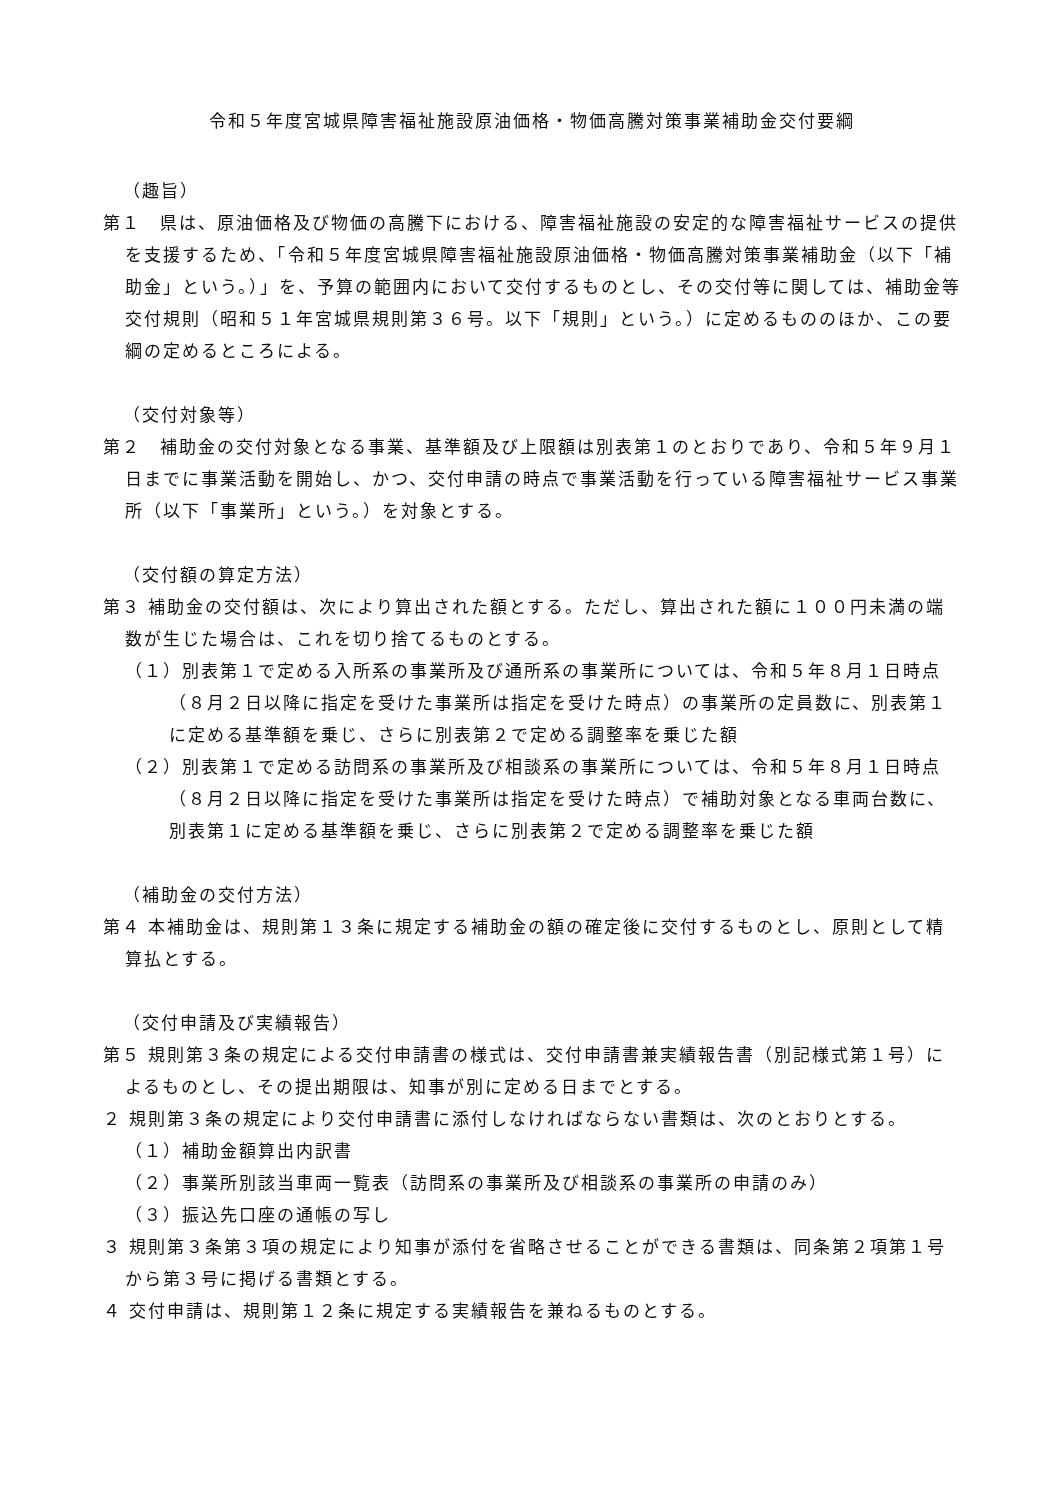令和５年度宮城県障害福祉施設原油価格・物価高騰対策事業補助金交付要綱
（趣旨）
第１　県は、原油価格及び物価の高騰下における、障害福祉施設の安定的な障害福祉サービスの提供を支援するため、「令和５年度宮城県障害福祉施設原油価格・物価高騰対策事業補助金（以下「補助金」という。）」を、予算の範囲内において交付するものとし、その交付等に関しては、補助金等交付規則（昭和５１年宮城県規則第３６号。以下「規則」という。）に定めるもののほか、この要綱の定めるところによる。
（交付対象等）
第２　補助金の交付対象となる事業、基準額及び上限額は別表第１のとおりであり、令和５年９月１日までに事業活動を開始し、かつ、交付申請の時点で事業活動を行っている障害福祉サービス事業所（以下「事業所」という。）を対象とする。
（交付額の算定方法）
第３ 補助金の交付額は、次により算出された額とする。ただし、算出された額に１００円未満の端数が生じた場合は、これを切り捨てるものとする。
（１）別表第１で定める入所系の事業所及び通所系の事業所については、令和５年８月１日時点（８月２日以降に指定を受けた事業所は指定を受けた時点）の事業所の定員数に、別表第１に定める基準額を乗じ、さらに別表第２で定める調整率を乗じた額
（２）別表第１で定める訪問系の事業所及び相談系の事業所については、令和５年８月１日時点（８月２日以降に指定を受けた事業所は指定を受けた時点）で補助対象となる車両台数に、別表第１に定める基準額を乗じ、さらに別表第２で定める調整率を乗じた額
（補助金の交付方法）
第４ 本補助金は、規則第１３条に規定する補助金の額の確定後に交付するものとし、原則として精算払とする。
（交付申請及び実績報告）
第５ 規則第３条の規定による交付申請書の様式は、交付申請書兼実績報告書（別記様式第１号）によるものとし、その提出期限は、知事が別に定める日までとする。
２ 規則第３条の規定により交付申請書に添付しなければならない書類は、次のとおりとする。
（１）補助金額算出内訳書
（２）事業所別該当車両一覧表（訪問系の事業所及び相談系の事業所の申請のみ）
（３）振込先口座の通帳の写し
３ 規則第３条第３項の規定により知事が添付を省略させることができる書類は、同条第２項第１号から第３号に掲げる書類とする。
４ 交付申請は、規則第１２条に規定する実績報告を兼ねるものとする。